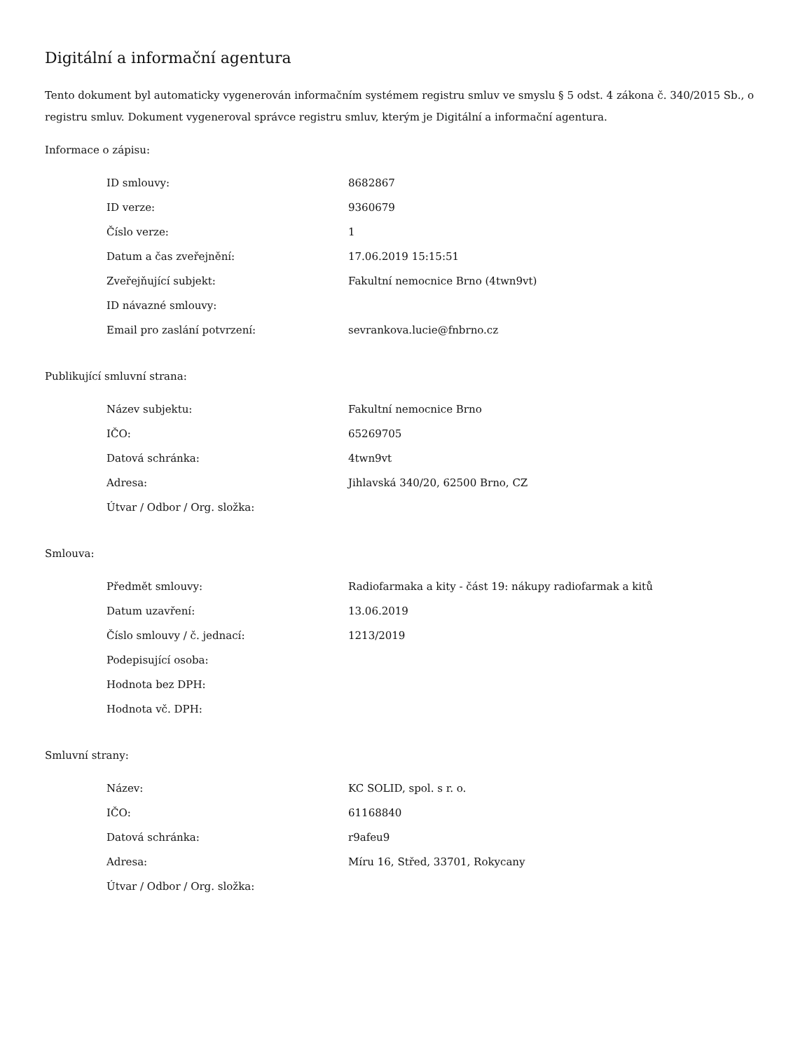Digitální a informační agentura
Tento dokument byl automaticky vygenerován informačním systémem registru smluv ve smyslu § 5 odst. 4 zákona č. 340/2015 Sb., o registru smluv. Dokument vygeneroval správce registru smluv, kterým je Digitální a informační agentura.
Informace o zápisu:
| ID smlouvy: | 8682867 |
| ID verze: | 9360679 |
| Číslo verze: | 1 |
| Datum a čas zveřejnění: | 17.06.2019 15:15:51 |
| Zveřejňující subjekt: | Fakultní nemocnice Brno (4twn9vt) |
| ID návazné smlouvy: | |
| Email pro zaslání potvrzení: | sevrankova.lucie@fnbrno.cz |
Publikující smluvní strana:
| Název subjektu: | Fakultní nemocnice Brno |
| IČO: | 65269705 |
| Datová schránka: | 4twn9vt |
| Adresa: | Jihlavská 340/20, 62500 Brno, CZ |
| Útvar / Odbor / Org. složka: | |
Smlouva:
| Předmět smlouvy: | Radiofarmaka a kity - část 19: nákupy radiofarmak a kitů |
| Datum uzavření: | 13.06.2019 |
| Číslo smlouvy / č. jednací: | 1213/2019 |
| Podepisující osoba: | |
| Hodnota bez DPH: | |
| Hodnota vč. DPH: | |
Smluvní strany:
| Název: | KC SOLID, spol. s r. o. |
| IČO: | 61168840 |
| Datová schránka: | r9afeu9 |
| Adresa: | Míru 16, Střed, 33701, Rokycany |
| Útvar / Odbor / Org. složka: | |